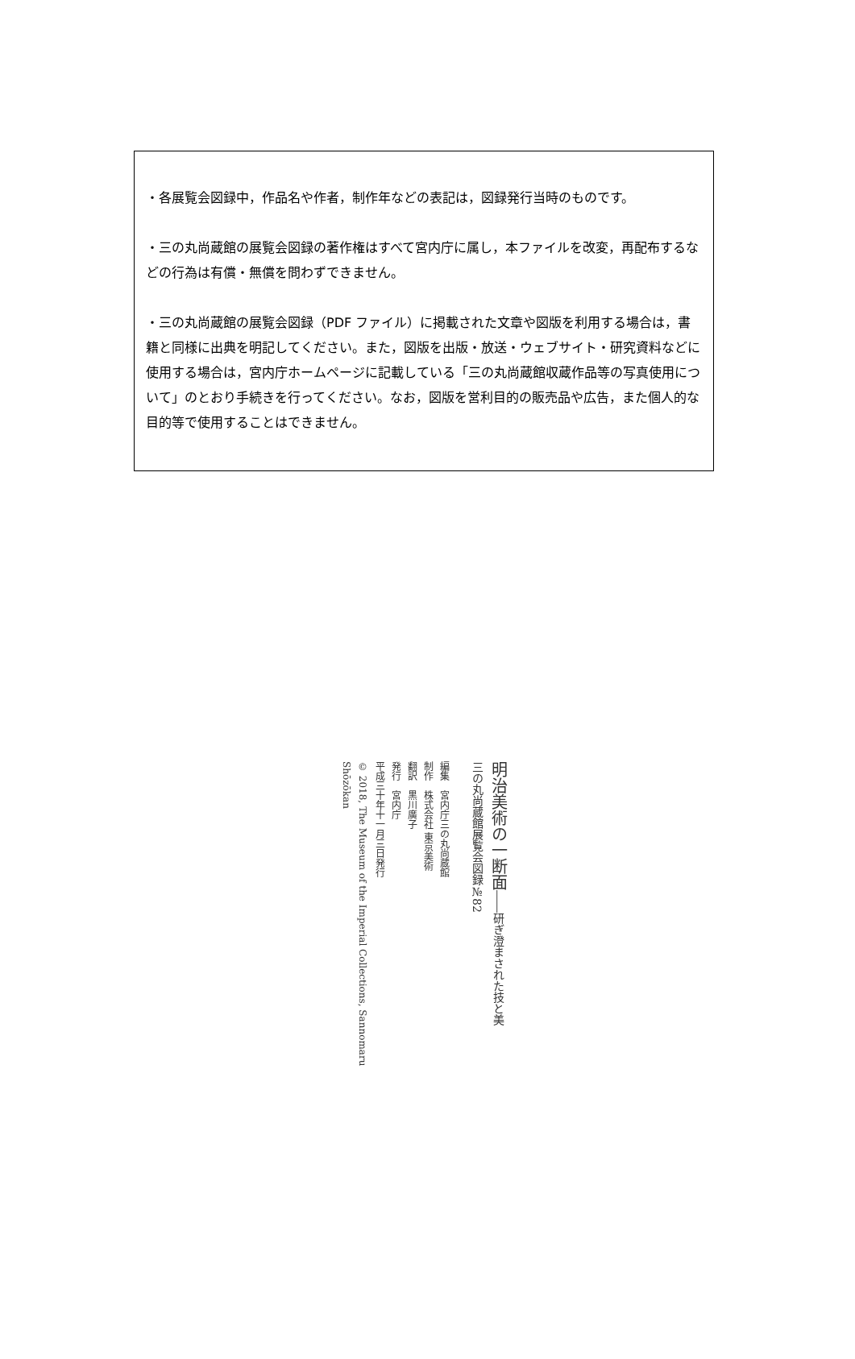・各展覧会図録中，作品名や作者，制作年などの表記は，図録発行当時のものです。
・三の丸尚蔵館の展覧会図録の著作権はすべて宮内庁に属し，本ファイルを改変，再配布するなどの行為は有償・無償を問わずできません。
・三の丸尚蔵館の展覧会図録（PDF ファイル）に掲載された文章や図版を利用する場合は，書籍と同様に出典を明記してください。また，図版を出版・放送・ウェブサイト・研究資料などに使用する場合は，宮内庁ホームページに記載している「三の丸尚蔵館収蔵作品等の写真使用について」のとおり手続きを行ってください。なお，図版を営利目的の販売品や広告，また個人的な目的等で使用することはできません。
明治美術の一断面――研ぎ澄まされた技と美
三の丸尚蔵館展覧会図録№82
編集　宮内庁三の丸尚蔵館
制作　株式会社 東京美術
翻訳　黒川廣子
発行　宮内庁
平成三十年十一月三日発行
© 2018, The Museum of the Imperial Collections, Sannomaru Shōzōkan